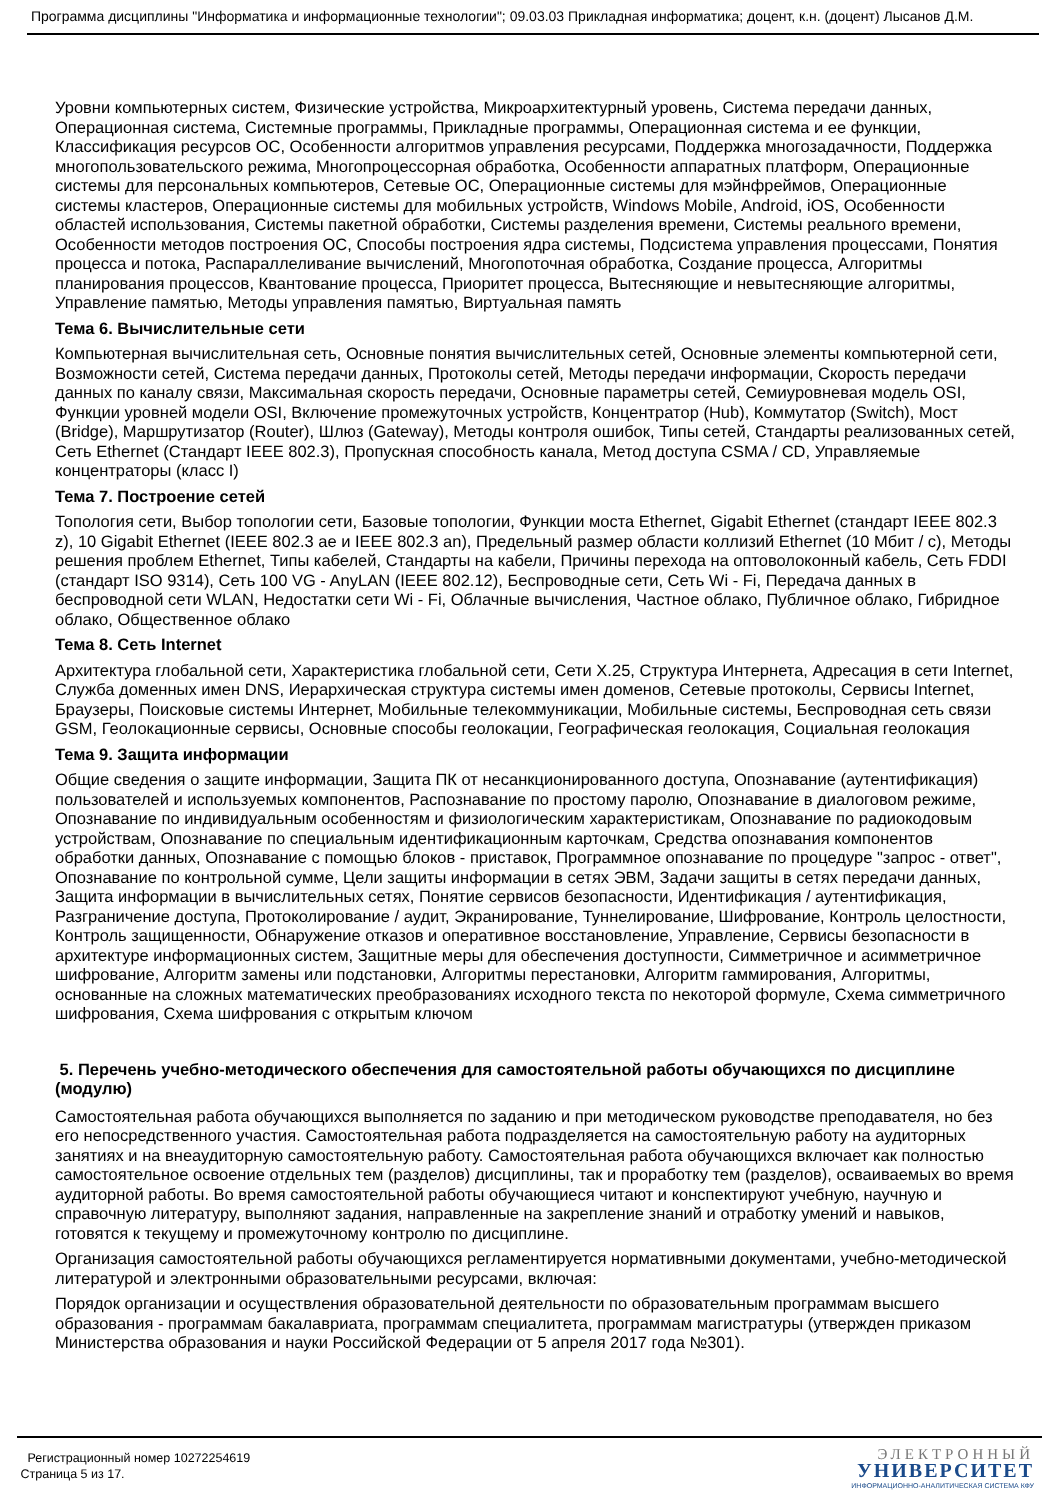Программа дисциплины "Информатика и информационные технологии"; 09.03.03 Прикладная информатика; доцент, к.н. (доцент) Лысанов Д.М.
Уровни компьютерных систем, Физические устройства, Микроархитектурный уровень, Система передачи данных, Операционная система, Системные программы, Прикладные программы, Операционная система и ее функции, Классификация ресурсов ОС, Особенности алгоритмов управления ресурсами, Поддержка многозадачности, Поддержка многопользовательского режима, Многопроцессорная обработка, Особенности аппаратных платформ, Операционные системы для персональных компьютеров, Сетевые ОС, Операционные системы для мэйнфреймов, Операционные системы кластеров, Операционные системы для мобильных устройств, Windows Mobile, Android, iOS, Особенности областей использования, Системы пакетной обработки, Системы разделения времени, Системы реального времени, Особенности методов построения ОС, Способы построения ядра системы, Подсистема управления процессами, Понятия процесса и потока, Распараллеливание вычислений, Многопоточная обработка, Создание процесса, Алгоритмы планирования процессов, Квантование процесса, Приоритет процесса, Вытесняющие и невытесняющие алгоритмы, Управление памятью, Методы управления памятью, Виртуальная память
Тема 6. Вычислительные сети
Компьютерная вычислительная сеть, Основные понятия вычислительных сетей, Основные элементы компьютерной сети, Возможности сетей, Система передачи данных, Протоколы сетей, Методы передачи информации, Скорость передачи данных по каналу связи, Максимальная скорость передачи, Основные параметры сетей, Семиуровневая модель OSI, Функции уровней модели OSI, Включение промежуточных устройств, Концентратор (Hub), Коммутатор (Switch), Мост (Bridge), Маршрутизатор (Router), Шлюз (Gateway), Методы контроля ошибок, Типы сетей, Стандарты реализованных сетей, Сеть Ethernet (Стандарт IEEE 802.3), Пропускная способность канала, Метод доступа CSMA / CD, Управляемые концентраторы (класс I)
Тема 7. Построение сетей
Топология сети, Выбор топологии сети, Базовые топологии, Функции моста Ethernet, Gigabit Ethernet (стандарт IEEE 802.3 z), 10 Gigabit Ethernet (IEEE 802.3 ae и IEEE 802.3 an), Предельный размер области коллизий Ethernet (10 Мбит / c), Методы решения проблем Ethernet, Типы кабелей, Стандарты на кабели, Причины перехода на оптоволоконный кабель, Сеть FDDI (стандарт ISO 9314), Сеть 100 VG - AnyLAN (IEEE 802.12), Беспроводные сети, Сеть Wi - Fi, Передача данных в беспроводной сети WLAN, Недостатки сети Wi - Fi, Облачные вычисления, Частное облако, Публичное облако, Гибридное облако, Общественное облако
Тема 8. Сеть Internet
Архитектура глобальной сети, Характеристика глобальной сети, Сети X.25, Структура Интернета, Адресация в сети Internet, Служба доменных имен DNS, Иерархическая структура системы имен доменов, Сетевые протоколы, Сервисы Internet, Браузеры, Поисковые системы Интернет, Мобильные телекоммуникации, Мобильные системы, Беспроводная сеть связи GSM, Геолокационные сервисы, Основные способы геолокации, Географическая геолокация, Социальная геолокация
Тема 9. Защита информации
Общие сведения о защите информации, Защита ПК от несанкционированного доступа, Опознавание (аутентификация) пользователей и используемых компонентов, Распознавание по простому паролю, Опознавание в диалоговом режиме, Опознавание по индивидуальным особенностям и физиологическим характеристикам, Опознавание по радиокодовым устройствам, Опознавание по специальным идентификационным карточкам, Средства опознавания компонентов обработки данных, Опознавание с помощью блоков - приставок, Программное опознавание по процедуре "запрос - ответ", Опознавание по контрольной сумме, Цели защиты информации в сетях ЭВМ, Задачи защиты в сетях передачи данных, Защита информации в вычислительных сетях, Понятие сервисов безопасности, Идентификация / аутентификация, Разграничение доступа, Протоколирование / аудит, Экранирование, Туннелирование, Шифрование, Контроль целостности, Контроль защищенности, Обнаружение отказов и оперативное восстановление, Управление, Сервисы безопасности в архитектуре информационных систем, Защитные меры для обеспечения доступности, Симметричное и асимметричное шифрование, Алгоритм замены или подстановки, Алгоритмы перестановки, Алгоритм гаммирования, Алгоритмы, основанные на сложных математических преобразованиях исходного текста по некоторой формуле, Схема симметричного шифрования, Схема шифрования с открытым ключом
5. Перечень учебно-методического обеспечения для самостоятельной работы обучающихся по дисциплине (модулю)
Самостоятельная работа обучающихся выполняется по заданию и при методическом руководстве преподавателя, но без его непосредственного участия. Самостоятельная работа подразделяется на самостоятельную работу на аудиторных занятиях и на внеаудиторную самостоятельную работу. Самостоятельная работа обучающихся включает как полностью самостоятельное освоение отдельных тем (разделов) дисциплины, так и проработку тем (разделов), осваиваемых во время аудиторной работы. Во время самостоятельной работы обучающиеся читают и конспектируют учебную, научную и справочную литературу, выполняют задания, направленные на закрепление знаний и отработку умений и навыков, готовятся к текущему и промежуточному контролю по дисциплине.
Организация самостоятельной работы обучающихся регламентируется нормативными документами, учебно-методической литературой и электронными образовательными ресурсами, включая:
Порядок организации и осуществления образовательной деятельности по образовательным программам высшего образования - программам бакалавриата, программам специалитета, программам магистратуры (утвержден приказом Министерства образования и науки Российской Федерации от 5 апреля 2017 года №301).
Регистрационный номер 10272254619
Страница 5 из 17.
ЭЛЕКТРОННЫЙ
УНИВЕРСИТЕТ
ИНФОРМАЦИОННО-АНАЛИТИЧЕСКАЯ СИСТЕМА КФУ